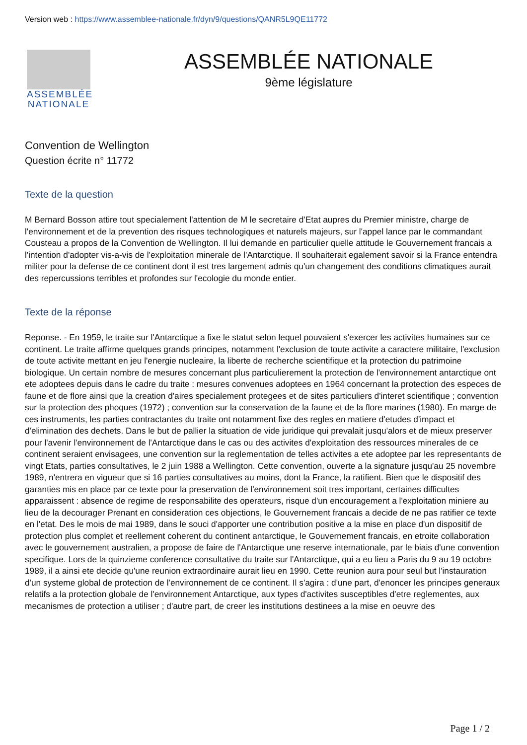Version web : https://www.assemblee-nationale.fr/dyn/9/questions/QANR5L9QE11772
ASSEMBLÉE NATIONALE
ASSEMBLÉE NATIONALE
9ème législature
Convention de Wellington
Question écrite n° 11772
Texte de la question
M Bernard Bosson attire tout specialement l'attention de M le secretaire d'Etat aupres du Premier ministre, charge de l'environnement et de la prevention des risques technologiques et naturels majeurs, sur l'appel lance par le commandant Cousteau a propos de la Convention de Wellington. Il lui demande en particulier quelle attitude le Gouvernement francais a l'intention d'adopter vis-a-vis de l'exploitation minerale de l'Antarctique. Il souhaiterait egalement savoir si la France entendra militer pour la defense de ce continent dont il est tres largement admis qu'un changement des conditions climatiques aurait des repercussions terribles et profondes sur l'ecologie du monde entier.
Texte de la réponse
Reponse. - En 1959, le traite sur l'Antarctique a fixe le statut selon lequel pouvaient s'exercer les activites humaines sur ce continent. Le traite affirme quelques grands principes, notamment l'exclusion de toute activite a caractere militaire, l'exclusion de toute activite mettant en jeu l'energie nucleaire, la liberte de recherche scientifique et la protection du patrimoine biologique. Un certain nombre de mesures concernant plus particulierement la protection de l'environnement antarctique ont ete adoptees depuis dans le cadre du traite : mesures convenues adoptees en 1964 concernant la protection des especes de faune et de flore ainsi que la creation d'aires specialement protegees et de sites particuliers d'interet scientifique ; convention sur la protection des phoques (1972) ; convention sur la conservation de la faune et de la flore marines (1980). En marge de ces instruments, les parties contractantes du traite ont notamment fixe des regles en matiere d'etudes d'impact et d'elimination des dechets. Dans le but de pallier la situation de vide juridique qui prevalait jusqu'alors et de mieux preserver pour l'avenir l'environnement de l'Antarctique dans le cas ou des activites d'exploitation des ressources minerales de ce continent seraient envisagees, une convention sur la reglementation de telles activites a ete adoptee par les representants de vingt Etats, parties consultatives, le 2 juin 1988 a Wellington. Cette convention, ouverte a la signature jusqu'au 25 novembre 1989, n'entrera en vigueur que si 16 parties consultatives au moins, dont la France, la ratifient. Bien que le dispositif des garanties mis en place par ce texte pour la preservation de l'environnement soit tres important, certaines difficultes apparaissent : absence de regime de responsabilite des operateurs, risque d'un encouragement a l'exploitation miniere au lieu de la decourager Prenant en consideration ces objections, le Gouvernement francais a decide de ne pas ratifier ce texte en l'etat. Des le mois de mai 1989, dans le souci d'apporter une contribution positive a la mise en place d'un dispositif de protection plus complet et reellement coherent du continent antarctique, le Gouvernement francais, en etroite collaboration avec le gouvernement australien, a propose de faire de l'Antarctique une reserve internationale, par le biais d'une convention specifique. Lors de la quinzieme conference consultative du traite sur l'Antarctique, qui a eu lieu a Paris du 9 au 19 octobre 1989, il a ainsi ete decide qu'une reunion extraordinaire aurait lieu en 1990. Cette reunion aura pour seul but l'instauration d'un systeme global de protection de l'environnement de ce continent. Il s'agira : d'une part, d'enoncer les principes generaux relatifs a la protection globale de l'environnement Antarctique, aux types d'activites susceptibles d'etre reglementes, aux mecanismes de protection a utiliser ; d'autre part, de creer les institutions destinees a la mise en oeuvre des
Page 1 / 2